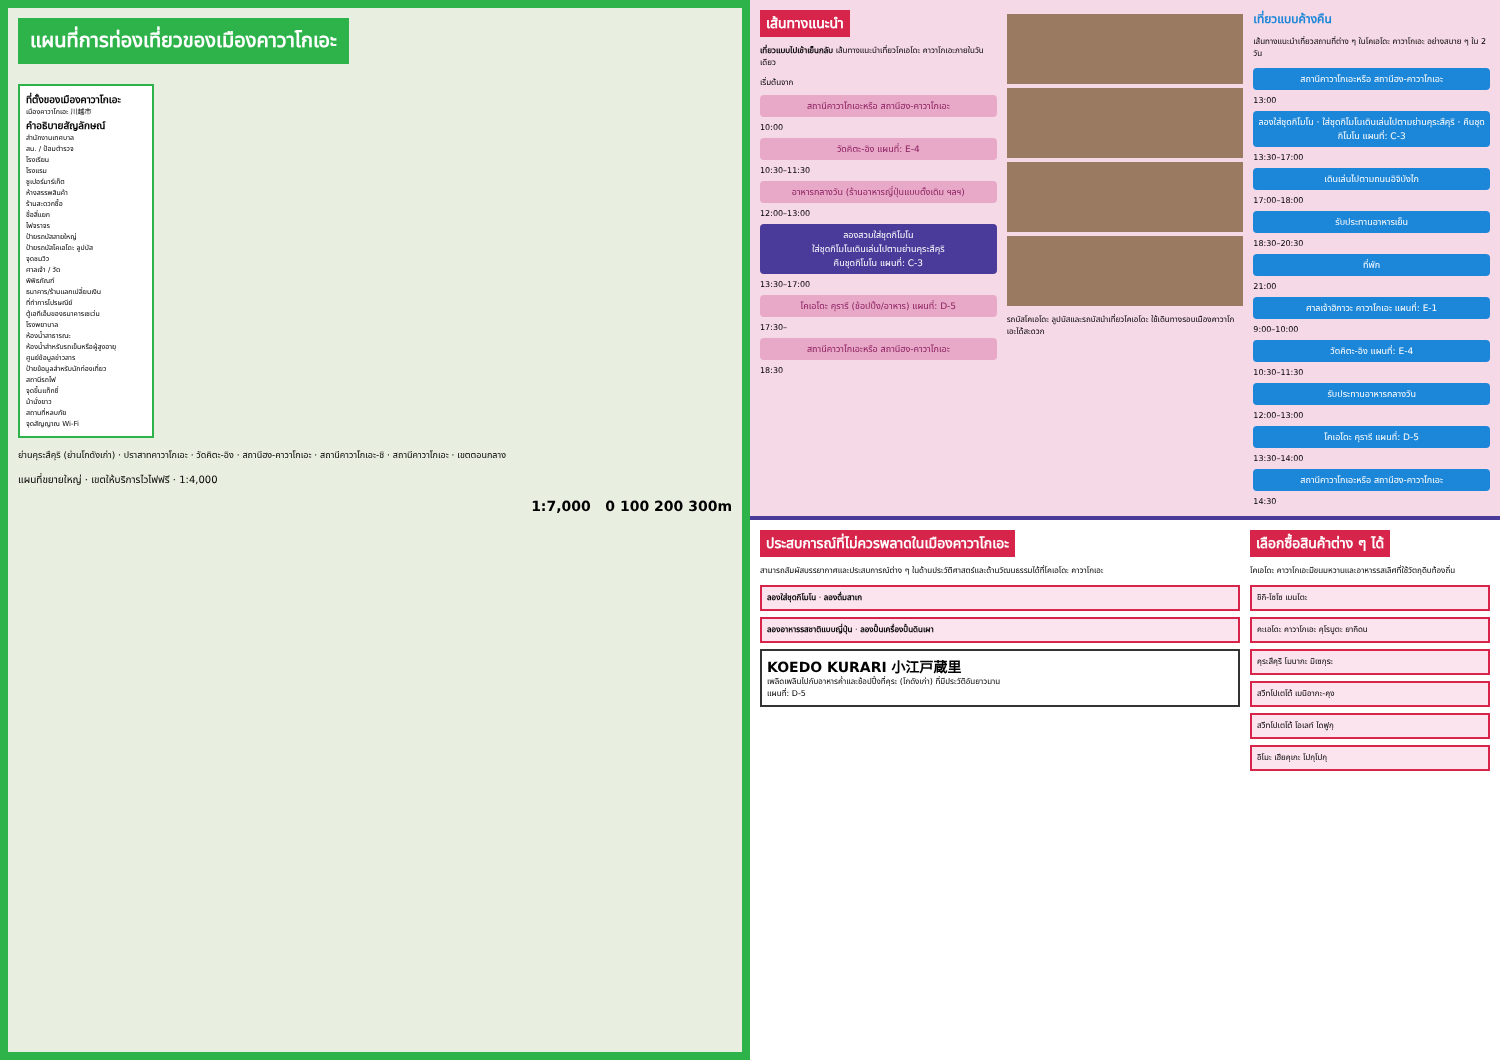แผนที่การท่องเที่ยวของเมืองคาวาโกเอะ
ที่ตั้งของเมืองคาวาโกเอะ
เมืองคาวาโกเอะ 川越市
คำอธิบายสัญลักษณ์
สำนักงานเทศบาล
สน. / ป้อมตำรวจ
โรงเรียน
โรงแรม
ซูเปอร์มาร์เก็ต
ห้างสรรพสินค้า
ร้านสะดวกซื้อ
ชื่อสี่แยก
ไฟจราจร
ป้ายรถบัสสายใหญ่
ป้ายรถบัสโคเอโดะ ลูปบัส
จุดชมวิว
ศาลเจ้า / วัด
พิพิธภัณฑ์
ธนาคาร/ร้านแลกเปลี่ยนเงิน
ที่ทำการไปรษณีย์
ตู้เอทีเอ็มของธนาคารเซเว่น
โรงพยาบาล
ห้องน้ำสาธารณะ
ห้องน้ำสำหรับรถเข็นหรือผู้สูงอายุ
ศูนย์ข้อมูลข่าวสาร
ป้ายข้อมูลสำหรับนักท่องเที่ยว
สถานีรถไฟ
จุดขึ้นแท็กซี่
ม้านั่งยาว
สถานที่หลบภัย
จุดสัญญาณ Wi-Fi
ย่านคุระสึคุริ (ย่านโกดังเก่า) · ปราสาทคาวาโกเอะ · วัดคิตะ-อิง · สถานีฮง-คาวาโกเอะ · สถานีคาวาโกเอะ-ชิ · สถานีคาวาโกเอะ · เขตตอนกลาง
แผนที่ขยายใหญ่ · เขตให้บริการไวไฟฟรี · 1:4,000
1:7,000 0 100 200 300m
เส้นทางแนะนำ
เที่ยวแบบไปเช้าเย็นกลับ เส้นทางแนะนำเที่ยวโคเอโดะ คาวาโกเอะภายในวันเดียว
เริ่มต้นจาก
สถานีคาวาโกเอะหรือ สถานีฮง-คาวาโกเอะ
10:00
วัดคิตะ-อิง แผนที่: E-4
10:30–11:30
อาหารกลางวัน (ร้านอาหารญี่ปุ่นแบบดั้งเดิม ฯลฯ)
12:00–13:00
ลองสวมใส่ชุดกิโมโน
ใส่ชุดกิโมโนเดินเล่นไปตามย่านคุระสึคุริ
คืนชุดกิโมโน แผนที่: C-3
13:30–17:00
โคเอโดะ คุรารี (ช้อปปิ้ง/อาหาร) แผนที่: D-5
17:30–
สถานีคาวาโกเอะหรือ สถานีฮง-คาวาโกเอะ
18:30
รถบัสโคเอโดะ ลูปบัสและรถบัสนำเที่ยวโคเอโดะ ใช้เดินทางรอบเมืองคาวาโกเอะได้สะดวก
เที่ยวแบบค้างคืน
เส้นทางแนะนำเที่ยวสถานที่ต่าง ๆ ในโคเอโดะ คาวาโกเอะ อย่างสบาย ๆ ใน 2 วัน
สถานีคาวาโกเอะหรือ สถานีฮง-คาวาโกเอะ
13:00
ลองใส่ชุดกิโมโน · ใส่ชุดกิโมโนเดินเล่นไปตามย่านคุระสึคุริ · คืนชุดกิโมโน แผนที่: C-3
13:30–17:00
เดินเล่นไปตามถนนอิจิบังไก
17:00–18:00
รับประทานอาหารเย็น
18:30–20:30
ที่พัก
21:00
ศาลเจ้าฮิกาวะ คาวาโกเอะ แผนที่: E-1
9:00–10:00
วัดคิตะ-อิง แผนที่: E-4
10:30–11:30
รับประทานอาหารกลางวัน
12:00–13:00
โคเอโดะ คุรารี แผนที่: D-5
13:30–14:00
สถานีคาวาโกเอะหรือ สถานีฮง-คาวาโกเอะ
14:30
ประสบการณ์ที่ไม่ควรพลาดในเมืองคาวาโกเอะ
สามารถสัมผัสบรรยากาศและประสบการณ์ต่าง ๆ ในด้านประวัติศาสตร์และด้านวัฒนธรรมได้ที่โคเอโดะ คาวาโกเอะ
ลองใส่ชุดกิโมโน · ลองดื่มสาเก
ลองอาหารรสชาติแบบญี่ปุ่น · ลองปั้นเครื่องปั้นดินเผา
KOEDO KURARI 小江戸蔵里
เพลิดเพลินไปกับอาหารค่ำและช้อปปิ้งที่คุระ (โกดังเก่า) ที่มีประวัติอันยาวนาน
แผนที่: D-5
เลือกซื้อสินค้าต่าง ๆ ได้
โคเอโดะ คาวาโกเอะมีขนมหวานและอาหารรสเลิศที่ใช้วัตถุดิบท้องถิ่น
ชิกิ-โซโซ เบนโตะ
คะเอโดะ คาวาโกเอะ คุโรบูตะ ยากิดน
คุระสึคุริ โมนากะ มิเซกุระ
สวีทโปเตโต้ เบนิอากะ-คุง
สวีทโปเตโต้ โอเลท์ ไดฟูกุ
อิโมะ เฮียคุเกะ โปกุโปกุ